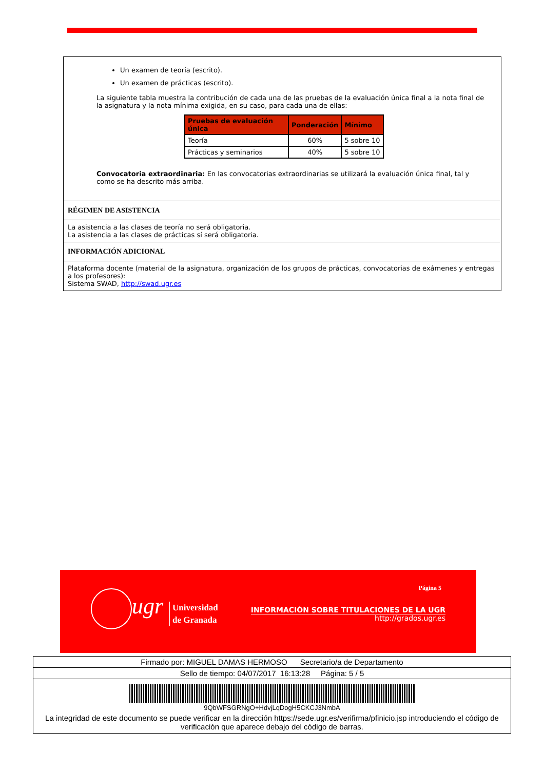Un examen de teoría (escrito).
Un examen de prácticas (escrito).
La siguiente tabla muestra la contribución de cada una de las pruebas de la evaluación única final a la nota final de la asignatura y la nota mínima exigida, en su caso, para cada una de ellas:
| Pruebas de evaluación única | Ponderación | Mínimo |
| --- | --- | --- |
| Teoría | 60% | 5 sobre 10 |
| Prácticas y seminarios | 40% | 5 sobre 10 |
Convocatoria extraordinaria: En las convocatorias extraordinarias se utilizará la evaluación única final, tal y como se ha descrito más arriba.
RÉGIMEN DE ASISTENCIA
La asistencia a las clases de teoría no será obligatoria.
La asistencia a las clases de prácticas sí será obligatoria.
INFORMACIÓN ADICIONAL
Plataforma docente (material de la asignatura, organización de los grupos de prácticas, convocatorias de exámenes y entregas a los profesores):
Sistema SWAD, http://swad.ugr.es
Página 5
ugr
Universidad
de Granada
INFORMACIÓN SOBRE TITULACIONES DE LA UGR
http://grados.ugr.es
Firmado por: MIGUEL DAMAS HERMOSO Secretario/a de Departamento
Sello de tiempo: 04/07/2017 16:13:28 Página: 5 / 5
9QbWFSGRNgO+HdvjLqDogH5CKCJ3NmbA
La integridad de este documento se puede verificar en la dirección https://sede.ugr.es/verifirma/pfinicio.jsp introduciendo el código de verificación que aparece debajo del código de barras.